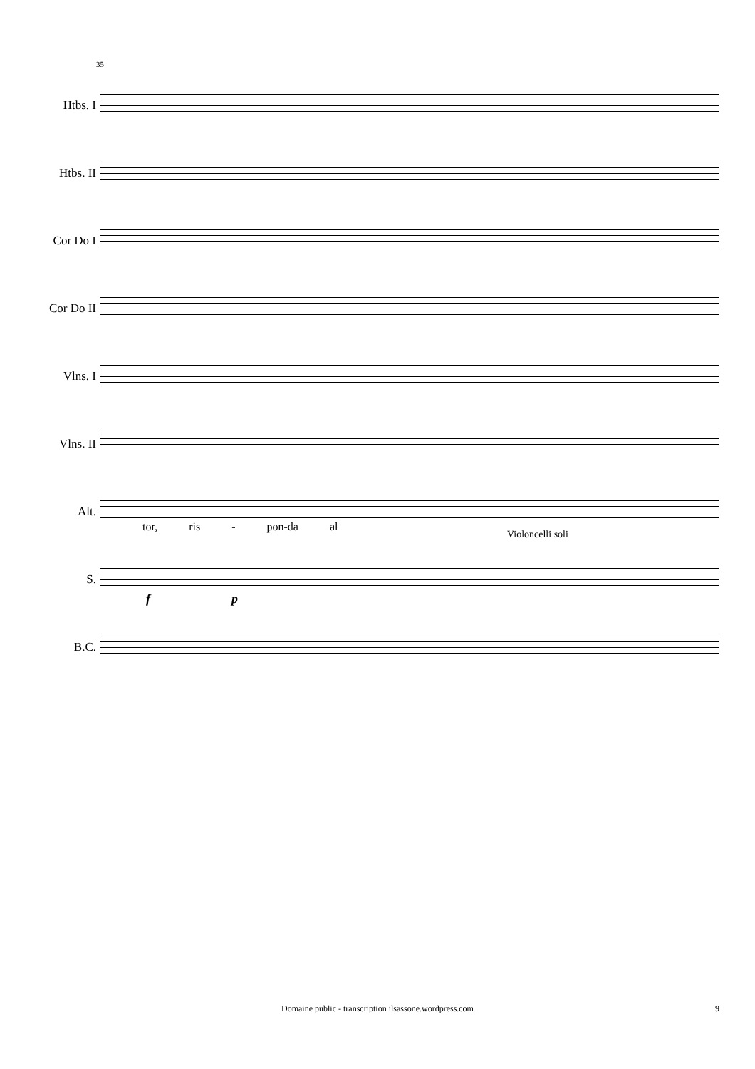35
Htbs. I
Htbs. II
Cor Do I
Cor Do II
Vlns. I
Vlns. II
Alt.
S.
B.C.
tor, ris - pon-da al
Violoncelli soli
f p
Domaine public - transcription ilsassone.wordpress.com 9